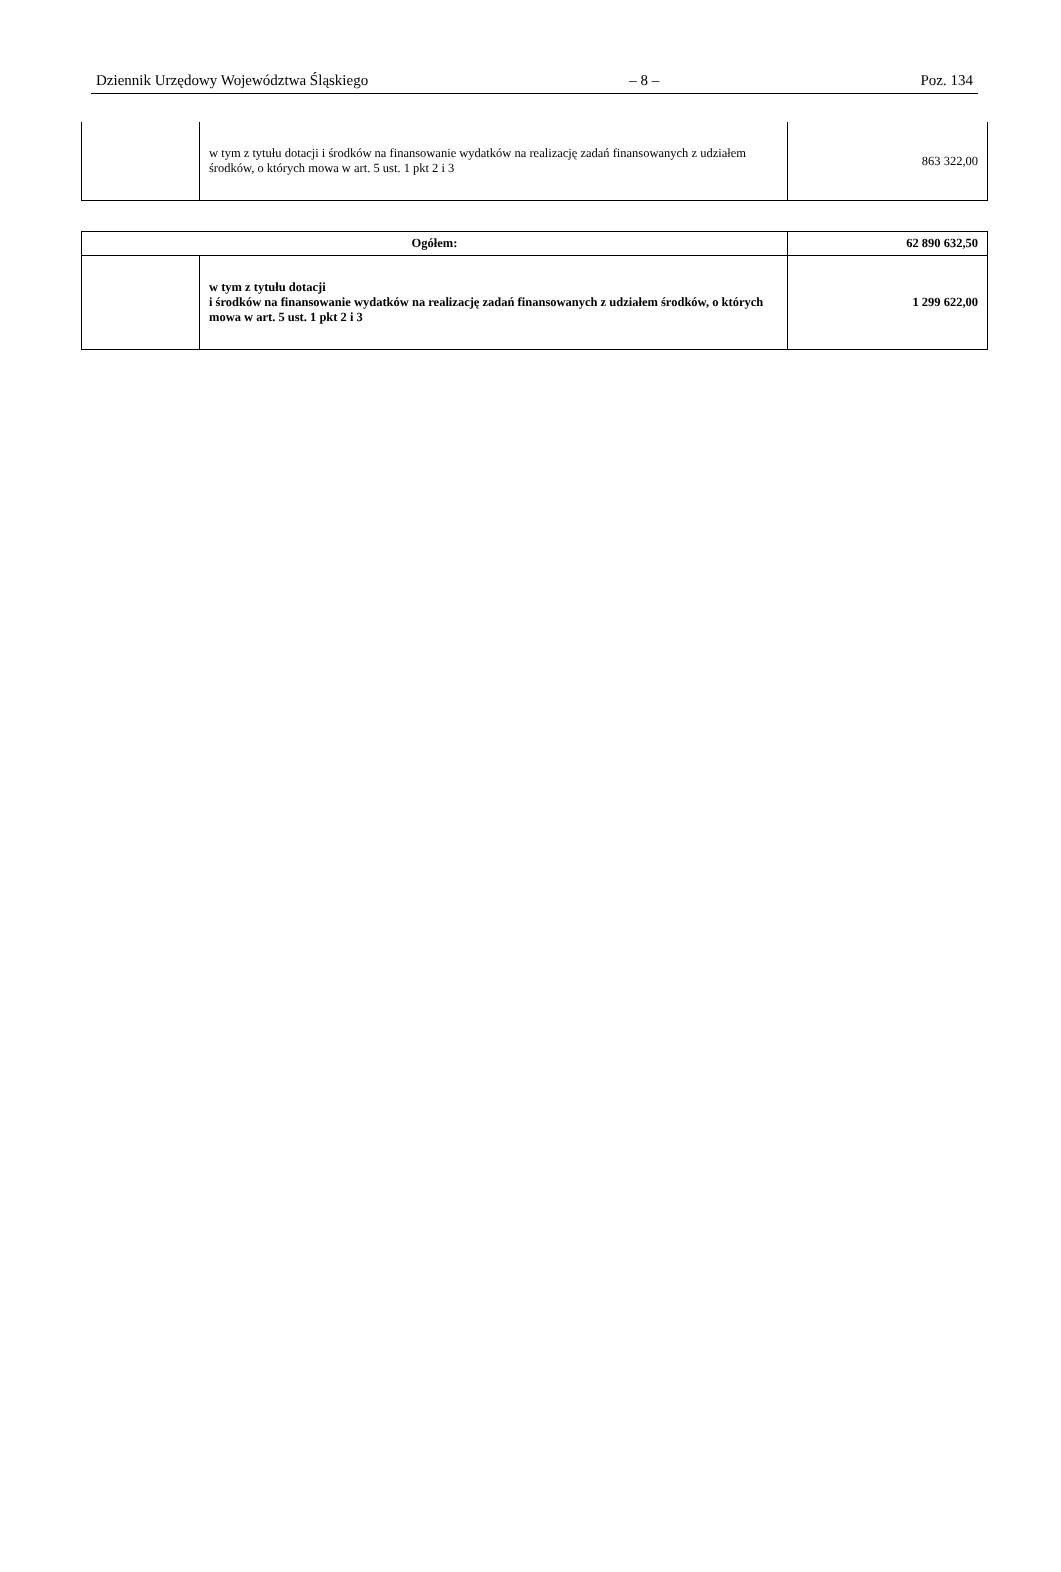Dziennik Urzędowy Województwa Śląskiego – 8 – Poz. 134
| | w tym z tytułu dotacji i środków na finansowanie wydatków na realizację zadań finansowanych z udziałem środków, o których mowa w art. 5 ust. 1 pkt 2 i 3 | 863 322,00 |
| Ogółem: | | 62 890 632,50 |
| | w tym z tytułu dotacji i środków na finansowanie wydatków na realizację zadań finansowanych z udziałem środków, o których mowa w art. 5 ust. 1 pkt 2 i 3 | 1 299 622,00 |